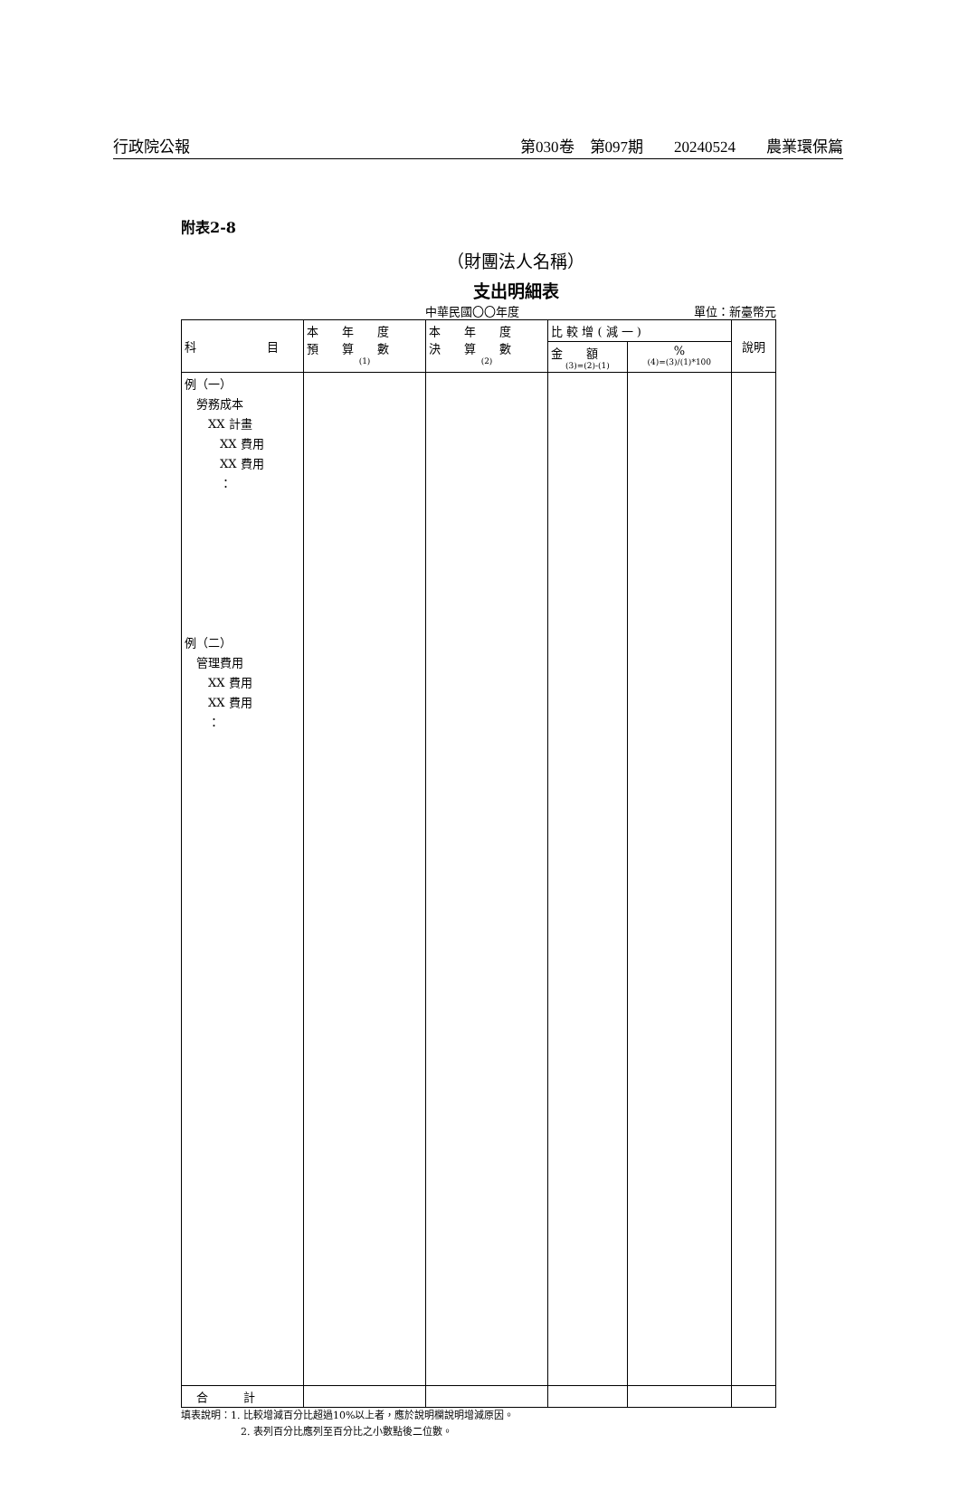行政院公報 第030卷　第097期　　20240524　　農業環保篇
附表2-8
（財團法人名稱）
支出明細表
中華民國〇〇年度 單位：新臺幣元
| 科 目 | 本 年 度 預 算 數 (1) | 本 年 度 決 算 數 (2) | 比 較 增 ( 減 一 ) | | 說明 |
| --- | --- | --- | --- | --- | --- |
| | | | 金 額 (3)=(2)-(1) | % (4)=(3)/(1)*100 | |
| 例（一） 勞務成本 XX 計畫 XX 費用 XX 費用 ： 例（二） 管理費用 XX 費用 XX 費用 ： | | | | | |
| 合 計 | | | | | |
填表說明：1. 比較增減百分比超過10%以上者，應於說明欄說明增減原因。
　　　　　　2. 表列百分比應列至百分比之小數點後二位數。